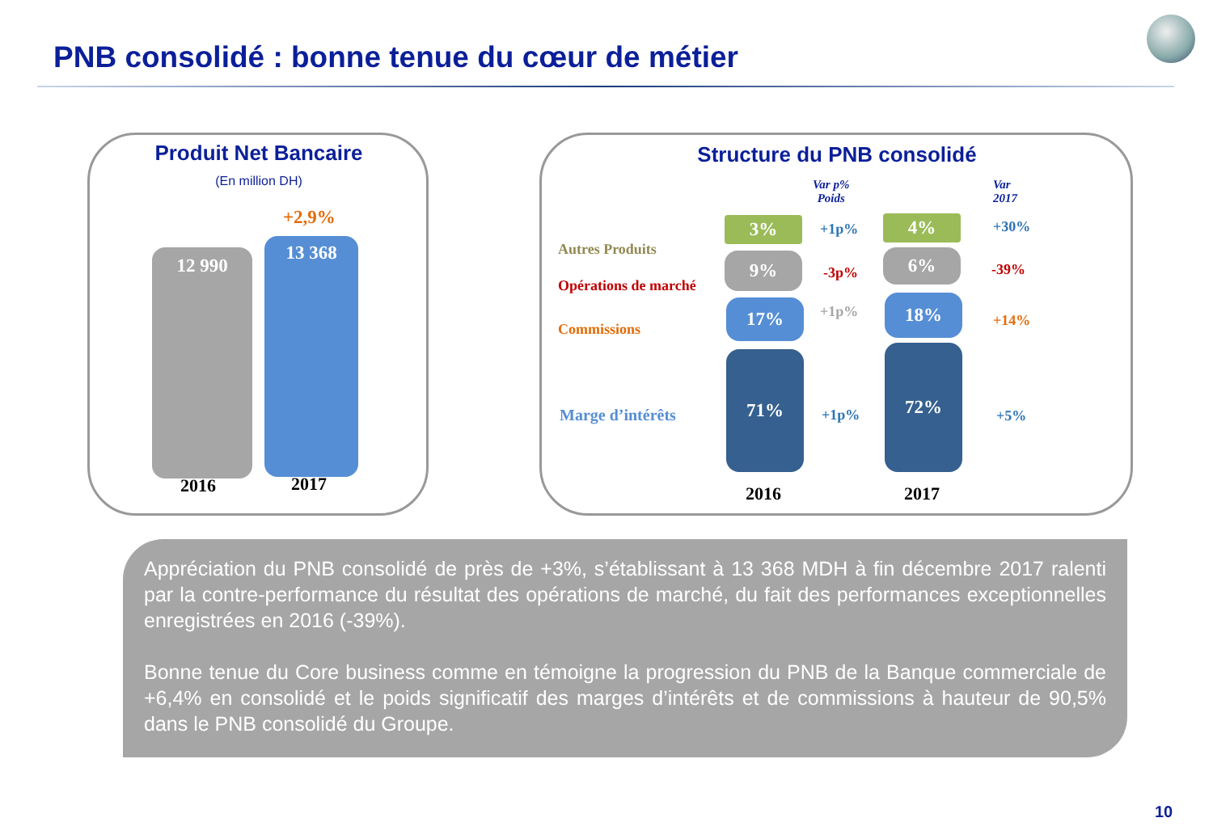PNB consolidé : bonne tenue du cœur de métier
Produit Net Bancaire
(En million DH)
+2,9%
12 990
13 368
2016 2017
Structure du PNB consolidé
Var p%
Poids
Var
2017
Autres Produits
Opérations de marché
Commissions
Marge d’intérêts
3%
9%
17%
71%
4%
6%
18%
72%
+1p%
-3p%
+1p%
+1p%
+30%
-39%
+14%
+5%
2016 2017
Appréciation du PNB consolidé de près de +3%, s’établissant à 13 368 MDH à fin décembre 2017 ralenti par la contre-performance du résultat des opérations de marché, du fait des performances exceptionnelles enregistrées en 2016 (-39%).
Bonne tenue du Core business comme en témoigne la progression du PNB de la Banque commerciale de +6,4% en consolidé et le poids significatif des marges d’intérêts et de commissions à hauteur de 90,5% dans le PNB consolidé du Groupe.
10